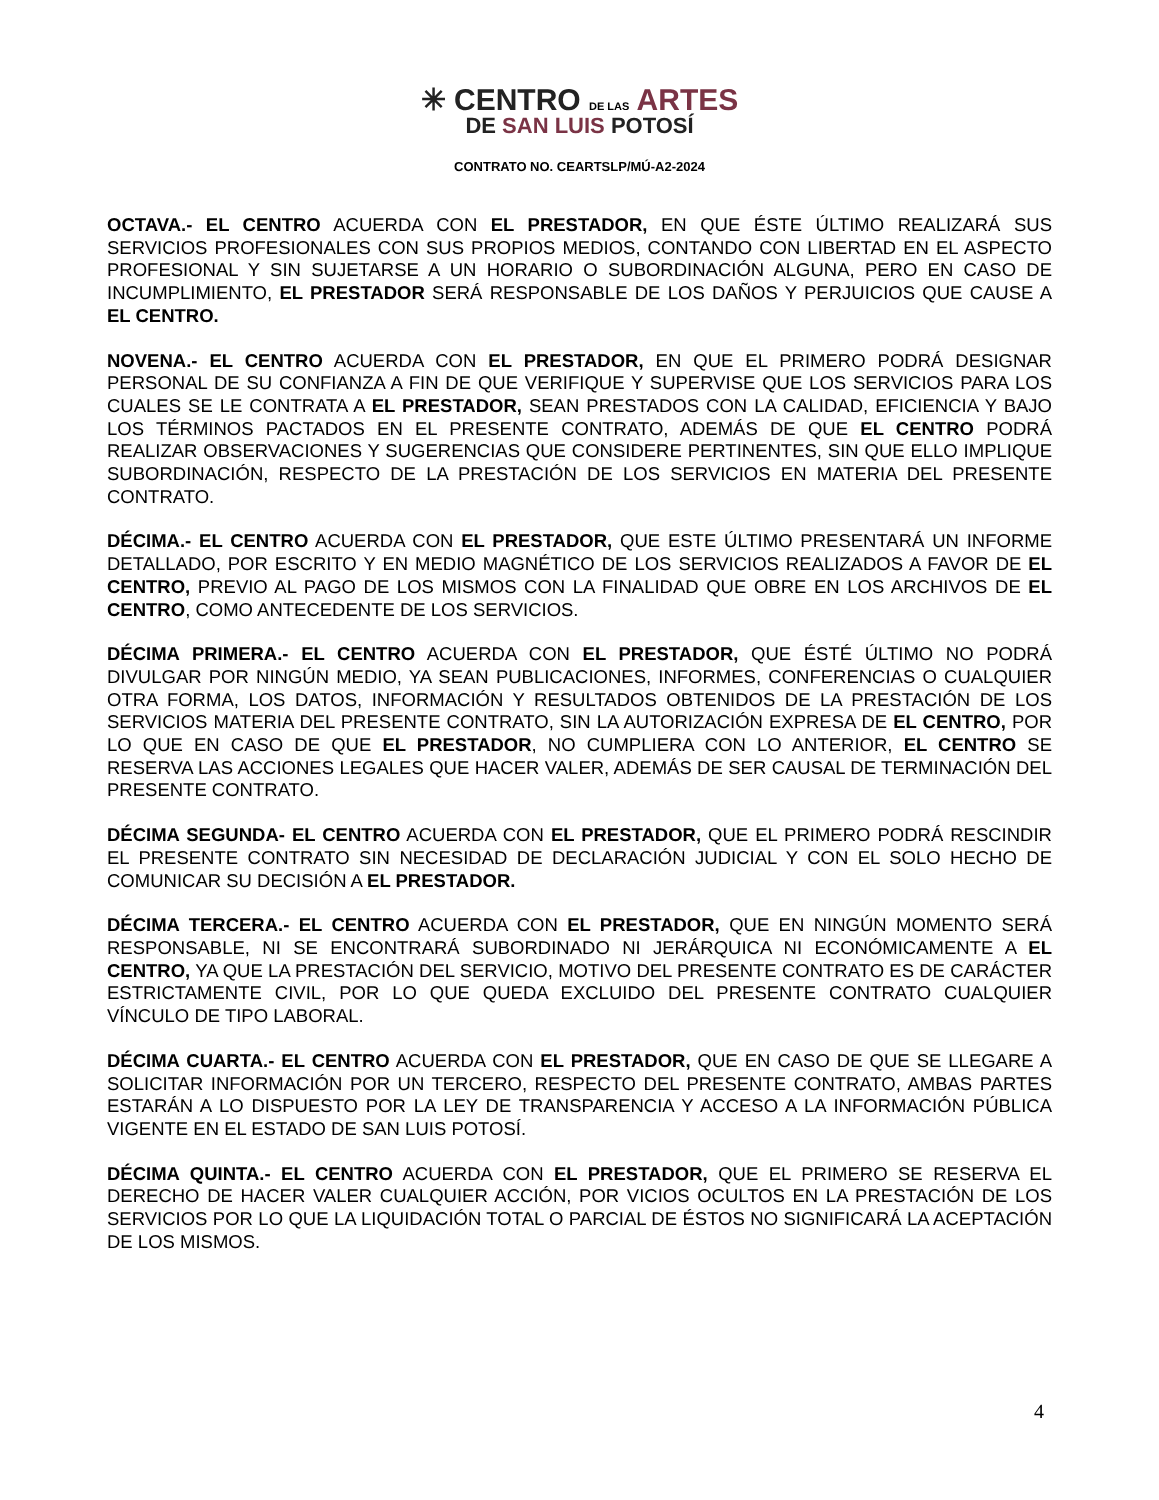✳ CENTRO DE LAS ARTES
DE SAN LUIS POTOSÍ
CONTRATO NO. CEARTSLP/MÚ-A2-2024
OCTAVA.- EL CENTRO ACUERDA CON EL PRESTADOR, EN QUE ÉSTE ÚLTIMO REALIZARÁ SUS SERVICIOS PROFESIONALES CON SUS PROPIOS MEDIOS, CONTANDO CON LIBERTAD EN EL ASPECTO PROFESIONAL Y SIN SUJETARSE A UN HORARIO O SUBORDINACIÓN ALGUNA, PERO EN CASO DE INCUMPLIMIENTO, EL PRESTADOR SERÁ RESPONSABLE DE LOS DAÑOS Y PERJUICIOS QUE CAUSE A EL CENTRO.
NOVENA.- EL CENTRO ACUERDA CON EL PRESTADOR, EN QUE EL PRIMERO PODRÁ DESIGNAR PERSONAL DE SU CONFIANZA A FIN DE QUE VERIFIQUE Y SUPERVISE QUE LOS SERVICIOS PARA LOS CUALES SE LE CONTRATA A EL PRESTADOR, SEAN PRESTADOS CON LA CALIDAD, EFICIENCIA Y BAJO LOS TÉRMINOS PACTADOS EN EL PRESENTE CONTRATO, ADEMÁS DE QUE EL CENTRO PODRÁ REALIZAR OBSERVACIONES Y SUGERENCIAS QUE CONSIDERE PERTINENTES, SIN QUE ELLO IMPLIQUE SUBORDINACIÓN, RESPECTO DE LA PRESTACIÓN DE LOS SERVICIOS EN MATERIA DEL PRESENTE CONTRATO.
DÉCIMA.- EL CENTRO ACUERDA CON EL PRESTADOR, QUE ESTE ÚLTIMO PRESENTARÁ UN INFORME DETALLADO, POR ESCRITO Y EN MEDIO MAGNÉTICO DE LOS SERVICIOS REALIZADOS A FAVOR DE EL CENTRO, PREVIO AL PAGO DE LOS MISMOS CON LA FINALIDAD QUE OBRE EN LOS ARCHIVOS DE EL CENTRO, COMO ANTECEDENTE DE LOS SERVICIOS.
DÉCIMA PRIMERA.- EL CENTRO ACUERDA CON EL PRESTADOR, QUE ÉSTÉ ÚLTIMO NO PODRÁ DIVULGAR POR NINGÚN MEDIO, YA SEAN PUBLICACIONES, INFORMES, CONFERENCIAS O CUALQUIER OTRA FORMA, LOS DATOS, INFORMACIÓN Y RESULTADOS OBTENIDOS DE LA PRESTACIÓN DE LOS SERVICIOS MATERIA DEL PRESENTE CONTRATO, SIN LA AUTORIZACIÓN EXPRESA DE EL CENTRO, POR LO QUE EN CASO DE QUE EL PRESTADOR, NO CUMPLIERA CON LO ANTERIOR, EL CENTRO SE RESERVA LAS ACCIONES LEGALES QUE HACER VALER, ADEMÁS DE SER CAUSAL DE TERMINACIÓN DEL PRESENTE CONTRATO.
DÉCIMA SEGUNDA- EL CENTRO ACUERDA CON EL PRESTADOR, QUE EL PRIMERO PODRÁ RESCINDIR EL PRESENTE CONTRATO SIN NECESIDAD DE DECLARACIÓN JUDICIAL Y CON EL SOLO HECHO DE COMUNICAR SU DECISIÓN A EL PRESTADOR.
DÉCIMA TERCERA.- EL CENTRO ACUERDA CON EL PRESTADOR, QUE EN NINGÚN MOMENTO SERÁ RESPONSABLE, NI SE ENCONTRARÁ SUBORDINADO NI JERÁRQUICA NI ECONÓMICAMENTE A EL CENTRO, YA QUE LA PRESTACIÓN DEL SERVICIO, MOTIVO DEL PRESENTE CONTRATO ES DE CARÁCTER ESTRICTAMENTE CIVIL, POR LO QUE QUEDA EXCLUIDO DEL PRESENTE CONTRATO CUALQUIER VÍNCULO DE TIPO LABORAL.
DÉCIMA CUARTA.- EL CENTRO ACUERDA CON EL PRESTADOR, QUE EN CASO DE QUE SE LLEGARE A SOLICITAR INFORMACIÓN POR UN TERCERO, RESPECTO DEL PRESENTE CONTRATO, AMBAS PARTES ESTARÁN A LO DISPUESTO POR LA LEY DE TRANSPARENCIA Y ACCESO A LA INFORMACIÓN PÚBLICA VIGENTE EN EL ESTADO DE SAN LUIS POTOSÍ.
DÉCIMA QUINTA.- EL CENTRO ACUERDA CON EL PRESTADOR, QUE EL PRIMERO SE RESERVA EL DERECHO DE HACER VALER CUALQUIER ACCIÓN, POR VICIOS OCULTOS EN LA PRESTACIÓN DE LOS SERVICIOS POR LO QUE LA LIQUIDACIÓN TOTAL O PARCIAL DE ÉSTOS NO SIGNIFICARÁ LA ACEPTACIÓN DE LOS MISMOS.
4